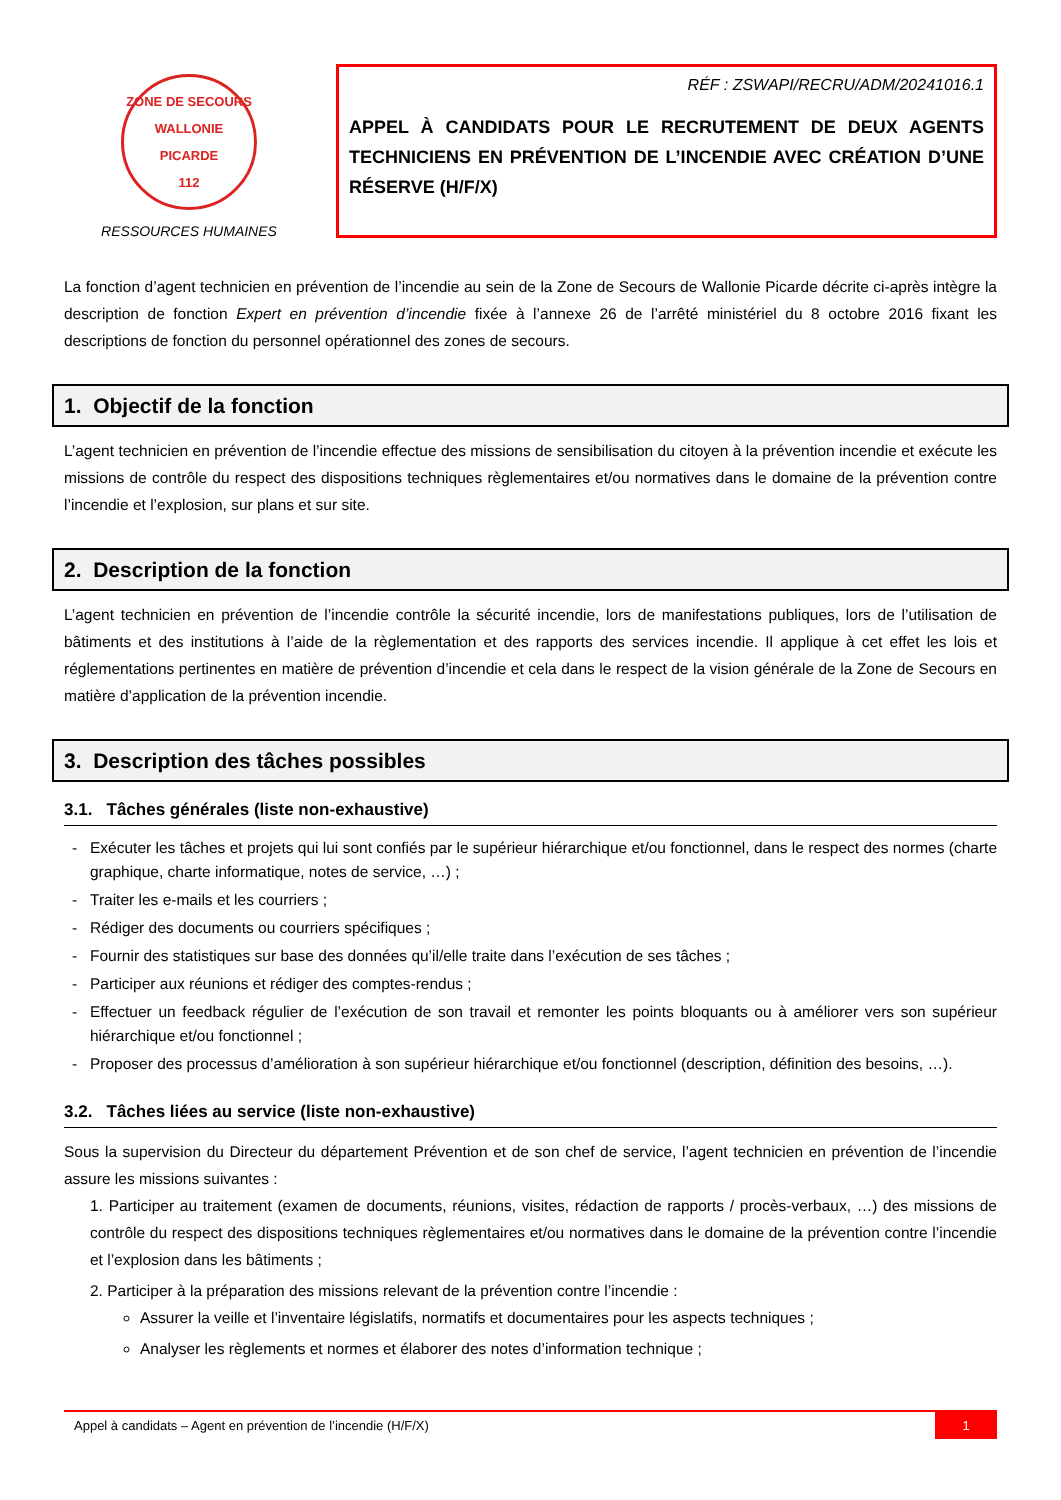ZONE DE SECOURS
WALLONIE PICARDE
112
RESSOURCES HUMAINES
RÉF : ZSWAPI/RECRU/ADM/20241016.1
APPEL À CANDIDATS POUR LE RECRUTEMENT DE DEUX AGENTS TECHNICIENS EN PRÉVENTION DE L’INCENDIE AVEC CRÉATION D’UNE RÉSERVE (H/F/X)
La fonction d’agent technicien en prévention de l’incendie au sein de la Zone de Secours de Wallonie Picarde décrite ci-après intègre la description de fonction Expert en prévention d’incendie fixée à l’annexe 26 de l’arrêté ministériel du 8 octobre 2016 fixant les descriptions de fonction du personnel opérationnel des zones de secours.
1. Objectif de la fonction
L’agent technicien en prévention de l’incendie effectue des missions de sensibilisation du citoyen à la prévention incendie et exécute les missions de contrôle du respect des dispositions techniques règlementaires et/ou normatives dans le domaine de la prévention contre l’incendie et l’explosion, sur plans et sur site.
2. Description de la fonction
L’agent technicien en prévention de l’incendie contrôle la sécurité incendie, lors de manifestations publiques, lors de l’utilisation de bâtiments et des institutions à l’aide de la règlementation et des rapports des services incendie. Il applique à cet effet les lois et réglementations pertinentes en matière de prévention d’incendie et cela dans le respect de la vision générale de la Zone de Secours en matière d’application de la prévention incendie.
3. Description des tâches possibles
3.1. Tâches générales (liste non-exhaustive)
Exécuter les tâches et projets qui lui sont confiés par le supérieur hiérarchique et/ou fonctionnel, dans le respect des normes (charte graphique, charte informatique, notes de service, …) ;
Traiter les e-mails et les courriers ;
Rédiger des documents ou courriers spécifiques ;
Fournir des statistiques sur base des données qu’il/elle traite dans l’exécution de ses tâches ;
Participer aux réunions et rédiger des comptes-rendus ;
Effectuer un feedback régulier de l’exécution de son travail et remonter les points bloquants ou à améliorer vers son supérieur hiérarchique et/ou fonctionnel ;
Proposer des processus d’amélioration à son supérieur hiérarchique et/ou fonctionnel (description, définition des besoins, …).
3.2. Tâches liées au service (liste non-exhaustive)
Sous la supervision du Directeur du département Prévention et de son chef de service, l’agent technicien en prévention de l’incendie assure les missions suivantes :
1. Participer au traitement (examen de documents, réunions, visites, rédaction de rapports / procès-verbaux, …) des missions de contrôle du respect des dispositions techniques règlementaires et/ou normatives dans le domaine de la prévention contre l’incendie et l’explosion dans les bâtiments ;
2. Participer à la préparation des missions relevant de la prévention contre l’incendie :
Assurer la veille et l’inventaire législatifs, normatifs et documentaires pour les aspects techniques ;
Analyser les règlements et normes et élaborer des notes d’information technique ;
Appel à candidats – Agent en prévention de l’incendie (H/F/X) 1